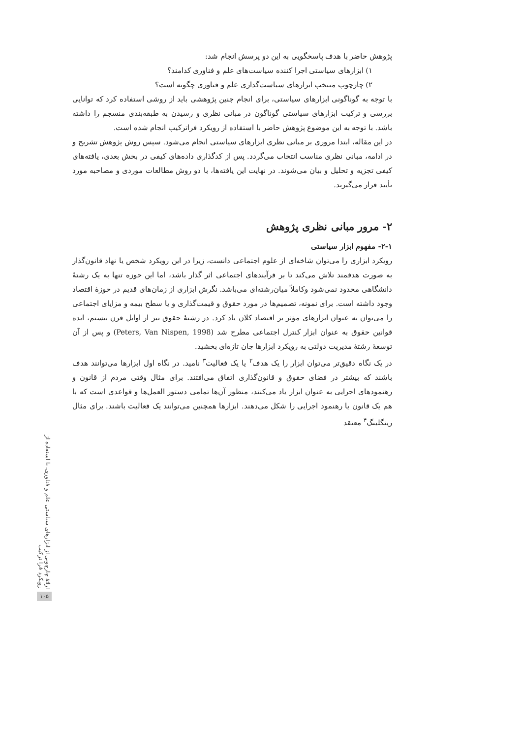پژوهش حاضر با هدف پاسخگویی به این دو پرسش انجام شد:
۱) ابزارهای سیاستی اجرا کننده سیاست‌های علم و فناوری کدامند؟
۲) چارچوب منتخب ابزارهای سیاست‌گذاری علم و فناوری چگونه است؟
با توجه به گوناگونی ابزارهای سیاستی، برای انجام چنین پژوهشی باید از روشی استفاده کرد که توانایی بررسی و ترکیب ابزارهای سیاستی گوناگون در مبانی نظری و رسیدن به طبقه‌بندی منسجم را داشته باشد. با توجه به این موضوع پژوهش حاضر با استفاده از رویکرد فراترکیب انجام شده است.
در این مقاله، ابتدا مروری بر مبانی نظری ابزارهای سیاستی انجام می‌شود. سپس روش پژوهش تشریح و در ادامه، مبانی نظری مناسب انتخاب می‌گردد. پس از کدگذاری داده‌های کیفی در بخش بعدی، یافته‌های کیفی تجزیه و تحلیل و بیان می‌شوند. در نهایت این یافته‌ها، با دو روش مطالعات موردی و مصاحبه مورد تأیید قرار می‌گیرند.
۲- مرور مبانی نظری پژوهش
۲-۱- مفهوم ابزار سیاستی
رویکرد ابزاری را می‌توان شاخه‌ای از علوم اجتماعی دانست، زیرا در این رویکرد شخص یا نهاد قانون‌گذار به صورت هدفمند تلاش می‌کند تا بر فرآیندهای اجتماعی اثر گذار باشد، اما این حوزه تنها به یک رشتهٔ دانشگاهی محدود نمی‌شود وکاملاً میان‌رشته‌ای می‌باشد. نگرش ابزاری از زمان‌های قدیم در حوزهٔ اقتصاد وجود داشته است. برای نمونه، تصمیم‌ها در مورد حقوق و قیمت‌گذاری و یا سطح بیمه و مزایای اجتماعی را می‌توان به عنوان ابزارهای مؤثر بر اقتصاد کلان یاد کرد. در رشتهٔ حقوق نیز از اوایل قرن بیستم، ایده قوانین حقوق به عنوان ابزار کنترل اجتماعی مطرح شد (Peters, Van Nispen, 1998) و پس از آن توسعهٔ رشتهٔ مدیریت دولتی به رویکرد ابزارها جان تازه‌ای بخشید.
در یک نگاه دقیق‌تر می‌توان ابزار را یک هدف<sup>۲</sup> یا یک فعالیت<sup>۳</sup> نامید. در نگاه اول ابزارها می‌توانند هدف باشند که بیشتر در فضای حقوق و قانون‌گذاری اتفاق می‌افتند. برای مثال وقتی مردم از قانون و رهنمودهای اجرایی به عنوان ابزار یاد می‌کنند، منظور آن‌ها تمامی دستور العمل‌ها و قواعدی است که با هم یک قانون یا رهنمود اجرایی را شکل می‌دهند. ابزارها همچنین می‌توانند یک فعالیت باشند. برای مثال رینگلینگ<sup>۴</sup> معتقد
ارائهٔ چارچوبی از ابزارهای سیاستی علم و فناوری، با استفاده از رویکرد فرا ترکیب
۱۰۵